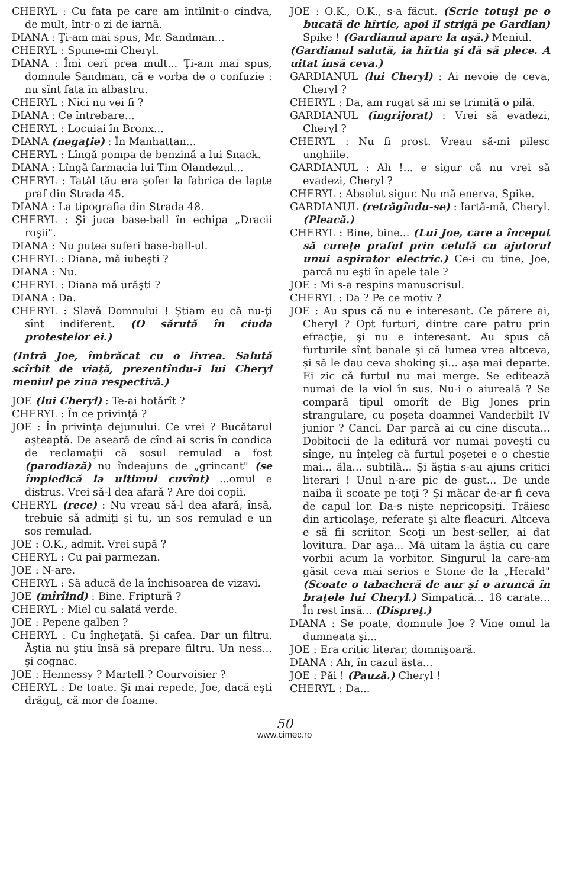CHERYL : Cu fata pe care am întîlnit-o cîndva, de mult, într-o zi de iarnă.
DIANA : Ţi-am mai spus, Mr. Sandman...
CHERYL : Spune-mi Cheryl.
DIANA : Îmi ceri prea mult... Ţi-am mai spus, domnule Sandman, că e vorba de o confuzie : nu sînt fata în albastru.
CHERYL : Nici nu vei fi ?
DIANA : Ce întrebare...
CHERYL : Locuiai în Bronx...
DIANA (negaţie) : În Manhattan...
CHERYL : Lîngă pompa de benzină a lui Snack.
DIANA : Lîngă farmacia lui Tim Olandezul...
CHERYL : Tatăl tău era şofer la fabrica de lapte praf din Strada 45.
DIANA : La tipografia din Strada 48.
CHERYL : Şi juca base-ball în echipa „Dracii roşii".
DIANA : Nu putea suferi base-ball-ul.
CHERYL : Diana, mă iubeşti ?
DIANA : Nu.
CHERYL : Diana mă urăşti ?
DIANA : Da.
CHERYL : Slavă Domnului ! Ştiam eu că nu-ţi sînt indiferent. (O sărută în ciuda protestelor ei.)
(Intră Joe, îmbrăcat cu o livrea. Salută scîrbit de viaţă, prezentîndu-i lui Cheryl meniul pe ziua respectivă.)
JOE (lui Cheryl) : Te-ai hotărît ?
CHERYL : În ce privinţă ?
JOE : În privinţa dejunului. Ce vrei ? Bucătarul aşteaptă. De aseară de cînd ai scris în condica de reclamaţii că sosul remulad a fost (parodiază) nu îndeajuns de „grincant" (se împiedică la ultimul cuvînt) ...omul e distrus. Vrei să-l dea afară ? Are doi copii.
CHERYL (rece) : Nu vreau să-l dea afară, însă, trebuie să admiţi şi tu, un sos remulad e un sos remulad.
JOE : O.K., admit. Vrei supă ?
CHERYL : Cu pai parmezan.
JOE : N-are.
CHERYL : Să aducă de la închisoarea de vizavi.
JOE (mîrîind) : Bine. Friptură ?
CHERYL : Miel cu salată verde.
JOE : Pepene galben ?
CHERYL : Cu îngheţată. Şi cafea. Dar un filtru. Ăştia nu ştiu însă să prepare filtru. Un ness... şi cognac.
JOE : Hennessy ? Martell ? Courvoisier ?
CHERYL : De toate. Şi mai repede, Joe, dacă eşti drăguţ, că mor de foame.
JOE : O.K., O.K., s-a făcut. (Scrie totuşi pe o bucată de hîrtie, apoi îl strigă pe Gardian) Spike ! (Gardianul apare la uşă.) Meniul.
(Gardianul salută, ia hîrtia şi dă să plece. A uitat însă ceva.)
GARDIANUL (lui Cheryl) : Ai nevoie de ceva, Cheryl ?
CHERYL : Da, am rugat să mi se trimită o pilă.
GARDIANUL (îngrijorat) : Vrei să evadezi, Cheryl ?
CHERYL : Nu fi prost. Vreau să-mi pilesc unghiile.
GARDIANUL : Ah !... e sigur că nu vrei să evadezi, Cheryl ?
CHERYL : Absolut sigur. Nu mă enerva, Spike.
GARDIANUL (retrăgîndu-se) : Iartă-mă, Cheryl. (Pleacă.)
CHERYL : Bine, bine... (Lui Joe, care a început să cureţe praful prin celulă cu ajutorul unui aspirator electric.) Ce-i cu tine, Joe, parcă nu eşti în apele tale ?
JOE : Mi s-a respins manuscrisul.
CHERYL : Da ? Pe ce motiv ?
JOE : Au spus că nu e interesant. Ce părere ai, Cheryl ? Opt furturi, dintre care patru prin efracţie, şi nu e interesant. Au spus că furturile sînt banale şi că lumea vrea altceva, şi să le dau ceva shoking şi... aşa mai departe. Ei zic că furtul nu mai merge. Se editează numai de la viol în sus. Nu-i o aiureală ? Se compară tipul omorît de Big Jones prin strangulare, cu poşeta doamnei Vanderbilt IV junior ? Canci. Dar parcă ai cu cine discuta... Dobitocii de la editură vor numai poveşti cu sînge, nu înţeleg că furtul poşetei e o chestie mai... ăla... subtilă... Şi ăştia s-au ajuns critici literari ! Unul n-are pic de gust... De unde naiba îi scoate pe toţi ? Şi măcar de-ar fi ceva de capul lor. Da-s nişte nepricopsiţi. Trăiesc din articolaşe, referate şi alte fleacuri. Altceva e să fii scriitor. Scoţi un best-seller, ai dat lovitura. Dar aşa... Mă uitam la ăştia cu care vorbii acum la vorbitor. Singurul la care-am găsit ceva mai serios e Stone de la „Herald" (Scoate o tabacheră de aur şi o aruncă în braţele lui Cheryl.) Simpatică... 18 carate... În rest însă... (Dispreţ.)
DIANA : Se poate, domnule Joe ? Vine omul la dumneata şi...
JOE : Era critic literar, domnişoară.
DIANA : Ah, în cazul ăsta...
JOE : Păi ! (Pauză.) Cheryl !
CHERYL : Da...
50
www.cimec.ro